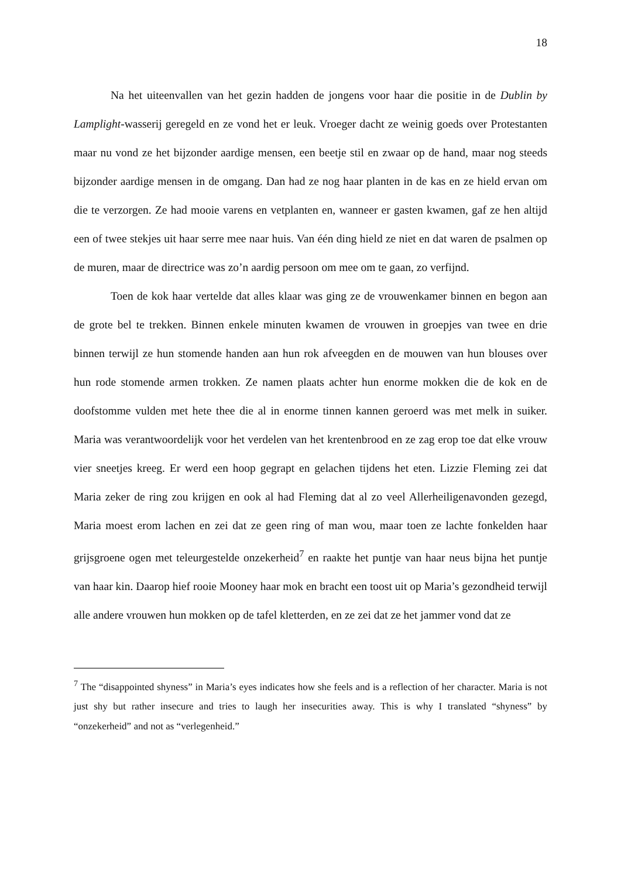18
Na het uiteenvallen van het gezin hadden de jongens voor haar die positie in de Dublin by Lamplight-wasserij geregeld en ze vond het er leuk. Vroeger dacht ze weinig goeds over Protestanten maar nu vond ze het bijzonder aardige mensen, een beetje stil en zwaar op de hand, maar nog steeds bijzonder aardige mensen in de omgang. Dan had ze nog haar planten in de kas en ze hield ervan om die te verzorgen. Ze had mooie varens en vetplanten en, wanneer er gasten kwamen, gaf ze hen altijd een of twee stekjes uit haar serre mee naar huis. Van één ding hield ze niet en dat waren de psalmen op de muren, maar de directrice was zo’n aardig persoon om mee om te gaan, zo verfijnd.
Toen de kok haar vertelde dat alles klaar was ging ze de vrouwenkamer binnen en begon aan de grote bel te trekken. Binnen enkele minuten kwamen de vrouwen in groepjes van twee en drie binnen terwijl ze hun stomende handen aan hun rok afveegden en de mouwen van hun blouses over hun rode stomende armen trokken. Ze namen plaats achter hun enorme mokken die de kok en de doofstomme vulden met hete thee die al in enorme tinnen kannen geroerd was met melk in suiker. Maria was verantwoordelijk voor het verdelen van het krentenbrood en ze zag erop toe dat elke vrouw vier sneetjes kreeg. Er werd een hoop gegrapt en gelachen tijdens het eten. Lizzie Fleming zei dat Maria zeker de ring zou krijgen en ook al had Fleming dat al zo veel Allerheiligenavonden gezegd, Maria moest erom lachen en zei dat ze geen ring of man wou, maar toen ze lachte fonkelden haar grijsgroene ogen met teleurgestelde onzekerheid<sup>7</sup> en raakte het puntje van haar neus bijna het puntje van haar kin. Daarop hief rooie Mooney haar mok en bracht een toost uit op Maria’s gezondheid terwijl alle andere vrouwen hun mokken op de tafel kletterden, en ze zei dat ze het jammer vond dat ze
<sup>7</sup> The “disappointed shyness” in Maria’s eyes indicates how she feels and is a reflection of her character. Maria is not just shy but rather insecure and tries to laugh her insecurities away. This is why I translated “shyness” by “onzekerheid” and not as “verlegenheid.”